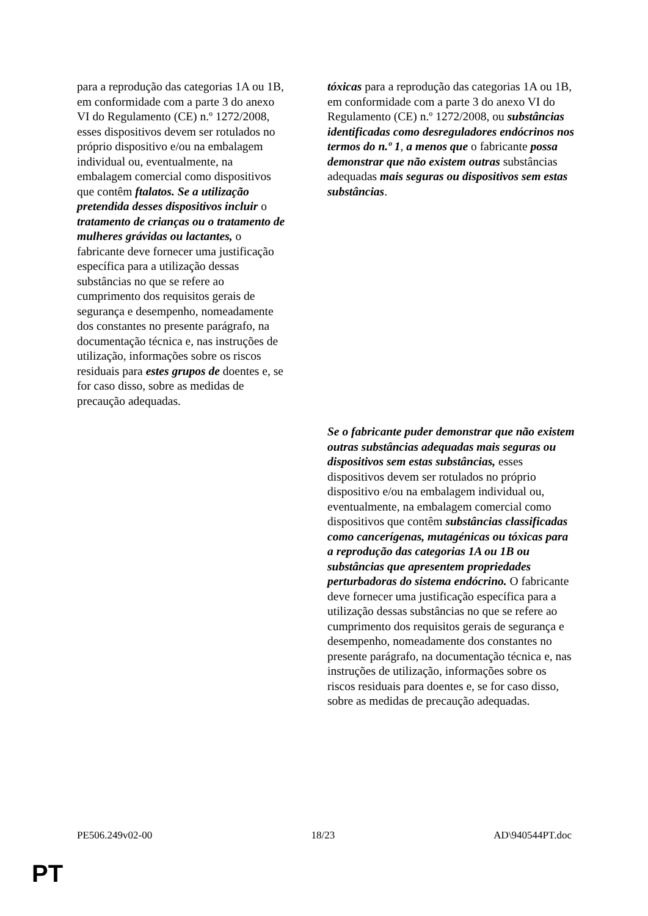| para a reprodução das categorias 1A ou 1B, em conformidade com a parte 3 do anexo VI do Regulamento (CE) n.º 1272/2008, esses dispositivos devem ser rotulados no próprio dispositivo e/ou na embalagem individual ou, eventualmente, na embalagem comercial como dispositivos que contêm ftalatos. Se a utilização pretendida desses dispositivos incluir o tratamento de crianças ou o tratamento de mulheres grávidas ou lactantes, o fabricante deve fornecer uma justificação específica para a utilização dessas substâncias no que se refere ao cumprimento dos requisitos gerais de segurança e desempenho, nomeadamente dos constantes no presente parágrafo, na documentação técnica e, nas instruções de utilização, informações sobre os riscos residuais para estes grupos de doentes e, se for caso disso, sobre as medidas de precaução adequadas. | tóxicas para a reprodução das categorias 1A ou 1B, em conformidade com a parte 3 do anexo VI do Regulamento (CE) n.º 1272/2008, ou substâncias identificadas como desreguladores endócrinos nos termos do n.º 1 , a menos que o fabricante possa demonstrar que não existem outras substâncias adequadas mais seguras ou dispositivos sem estas substâncias . |
| | Se o fabricante puder demonstrar que não existem outras substâncias adequadas mais seguras ou dispositivos sem estas substâncias, esses dispositivos devem ser rotulados no próprio dispositivo e/ou na embalagem individual ou, eventualmente, na embalagem comercial como dispositivos que contêm substâncias classificadas como cancerígenas, mutagénicas ou tóxicas para a reprodução das categorias 1A ou 1B ou substâncias que apresentem propriedades perturbadoras do sistema endócrino. O fabricante deve fornecer uma justificação específica para a utilização dessas substâncias no que se refere ao cumprimento dos requisitos gerais de segurança e desempenho, nomeadamente dos constantes no presente parágrafo, na documentação técnica e, nas instruções de utilização, informações sobre os riscos residuais para doentes e, se for caso disso, sobre as medidas de precaução adequadas. |
PE506.249v02-00 18/23 AD\940544PT.doc
PT